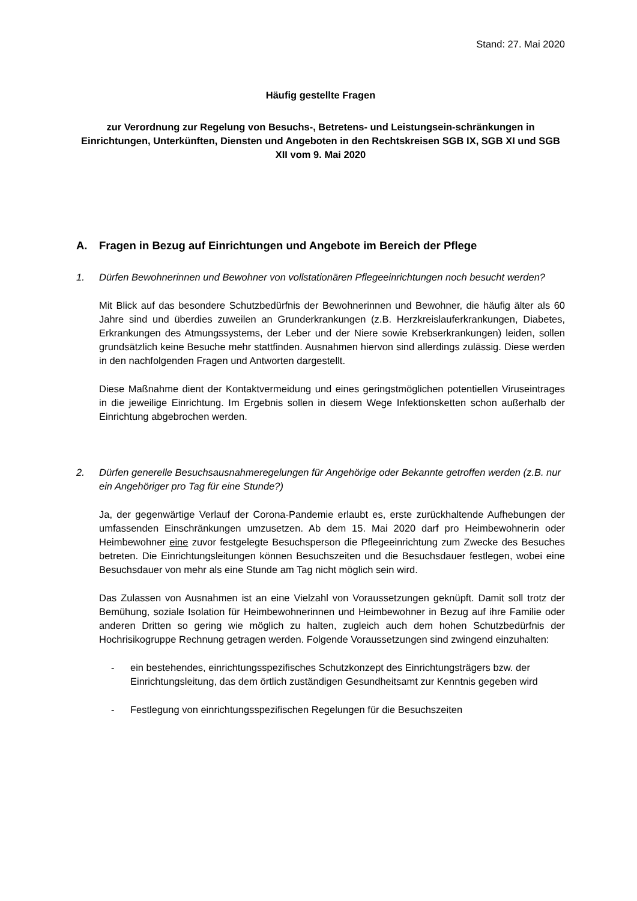Stand: 27. Mai 2020
Häufig gestellte Fragen
zur Verordnung zur Regelung von Besuchs-, Betretens- und Leistungsein-schränkungen in Einrichtungen, Unterkünften, Diensten und Angeboten in den Rechtskreisen SGB IX, SGB XI und SGB XII vom 9. Mai 2020
A. Fragen in Bezug auf Einrichtungen und Angebote im Bereich der Pflege
1. Dürfen Bewohnerinnen und Bewohner von vollstationären Pflegeeinrichtungen noch besucht werden?
Mit Blick auf das besondere Schutzbedürfnis der Bewohnerinnen und Bewohner, die häufig älter als 60 Jahre sind und überdies zuweilen an Grunderkrankungen (z.B. Herzkreislauferkrankungen, Diabetes, Erkrankungen des Atmungssystems, der Leber und der Niere sowie Krebserkrankungen) leiden, sollen grundsätzlich keine Besuche mehr stattfinden. Ausnahmen hiervon sind allerdings zulässig. Diese werden in den nachfolgenden Fragen und Antworten dargestellt.
Diese Maßnahme dient der Kontaktvermeidung und eines geringstmöglichen potentiellen Viruseintrages in die jeweilige Einrichtung. Im Ergebnis sollen in diesem Wege Infektionsketten schon außerhalb der Einrichtung abgebrochen werden.
2. Dürfen generelle Besuchsausnahmeregelungen für Angehörige oder Bekannte getroffen werden (z.B. nur ein Angehöriger pro Tag für eine Stunde?)
Ja, der gegenwärtige Verlauf der Corona-Pandemie erlaubt es, erste zurückhaltende Aufhebungen der umfassenden Einschränkungen umzusetzen. Ab dem 15. Mai 2020 darf pro Heimbewohnerin oder Heimbewohner eine zuvor festgelegte Besuchsperson die Pflegeeinrichtung zum Zwecke des Besuches betreten. Die Einrichtungsleitungen können Besuchszeiten und die Besuchsdauer festlegen, wobei eine Besuchsdauer von mehr als eine Stunde am Tag nicht möglich sein wird.
Das Zulassen von Ausnahmen ist an eine Vielzahl von Voraussetzungen geknüpft. Damit soll trotz der Bemühung, soziale Isolation für Heimbewohnerinnen und Heimbewohner in Bezug auf ihre Familie oder anderen Dritten so gering wie möglich zu halten, zugleich auch dem hohen Schutzbedürfnis der Hochrisikogruppe Rechnung getragen werden. Folgende Voraussetzungen sind zwingend einzuhalten:
- ein bestehendes, einrichtungsspezifisches Schutzkonzept des Einrichtungsträgers bzw. der Einrichtungsleitung, das dem örtlich zuständigen Gesundheitsamt zur Kenntnis gegeben wird
- Festlegung von einrichtungsspezifischen Regelungen für die Besuchszeiten